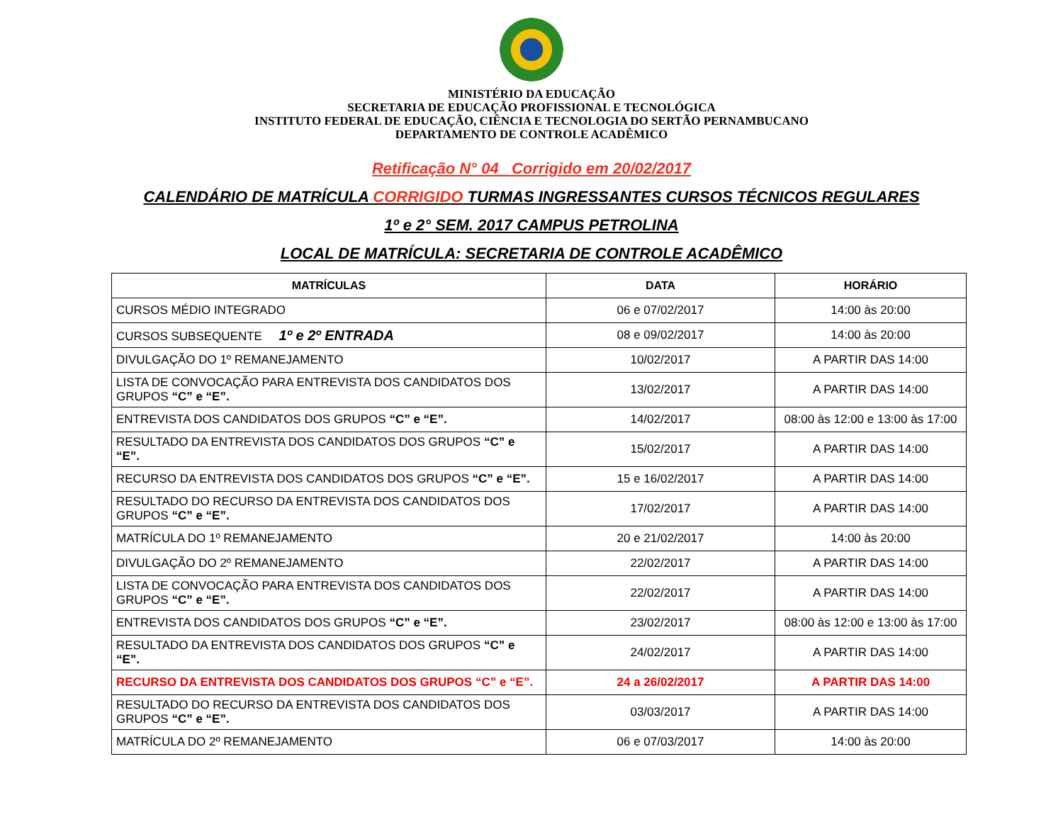MINISTÉRIO DA EDUCAÇÃO
SECRETARIA DE EDUCAÇÃO PROFISSIONAL E TECNOLÓGICA
INSTITUTO FEDERAL DE EDUCAÇÃO, CIÊNCIA E TECNOLOGIA DO SERTÃO PERNAMBUCANO
DEPARTAMENTO DE CONTROLE ACADÊMICO
Retificação N° 04_ Corrigido em 20/02/2017
CALENDÁRIO DE MATRÍCULA CORRIGIDO TURMAS INGRESSANTES CURSOS TÉCNICOS REGULARES
1º e 2° SEM. 2017 CAMPUS PETROLINA
LOCAL DE MATRÍCULA: SECRETARIA DE CONTROLE ACADÊMICO
| MATRÍCULAS | DATA | HORÁRIO |
| --- | --- | --- |
| CURSOS MÉDIO INTEGRADO | 06 e 07/02/2017 | 14:00 às 20:00 |
| CURSOS SUBSEQUENTE 1º e 2º ENTRADA | 08 e 09/02/2017 | 14:00 às 20:00 |
| DIVULGAÇÃO DO 1º REMANEJAMENTO | 10/02/2017 | A PARTIR DAS 14:00 |
| LISTA DE CONVOCAÇÃO PARA ENTREVISTA DOS CANDIDATOS DOS GRUPOS “C” e “E”. | 13/02/2017 | A PARTIR DAS 14:00 |
| ENTREVISTA DOS CANDIDATOS DOS GRUPOS “C” e “E”. | 14/02/2017 | 08:00 às 12:00 e 13:00 às 17:00 |
| RESULTADO DA ENTREVISTA DOS CANDIDATOS DOS GRUPOS “C” e “E”. | 15/02/2017 | A PARTIR DAS 14:00 |
| RECURSO DA ENTREVISTA DOS CANDIDATOS DOS GRUPOS “C” e “E”. | 15 e 16/02/2017 | A PARTIR DAS 14:00 |
| RESULTADO DO RECURSO DA ENTREVISTA DOS CANDIDATOS DOS GRUPOS “C” e “E”. | 17/02/2017 | A PARTIR DAS 14:00 |
| MATRÍCULA DO 1º REMANEJAMENTO | 20 e 21/02/2017 | 14:00 às 20:00 |
| DIVULGAÇÃO DO 2º REMANEJAMENTO | 22/02/2017 | A PARTIR DAS 14:00 |
| LISTA DE CONVOCAÇÃO PARA ENTREVISTA DOS CANDIDATOS DOS GRUPOS “C” e “E”. | 22/02/2017 | A PARTIR DAS 14:00 |
| ENTREVISTA DOS CANDIDATOS DOS GRUPOS “C” e “E”. | 23/02/2017 | 08:00 às 12:00 e 13:00 às 17:00 |
| RESULTADO DA ENTREVISTA DOS CANDIDATOS DOS GRUPOS “C” e “E”. | 24/02/2017 | A PARTIR DAS 14:00 |
| RECURSO DA ENTREVISTA DOS CANDIDATOS DOS GRUPOS “C” e “E”. | 24 a 26/02/2017 | A PARTIR DAS 14:00 |
| RESULTADO DO RECURSO DA ENTREVISTA DOS CANDIDATOS DOS GRUPOS “C” e “E”. | 03/03/2017 | A PARTIR DAS 14:00 |
| MATRÍCULA DO 2º REMANEJAMENTO | 06 e 07/03/2017 | 14:00 às 20:00 |